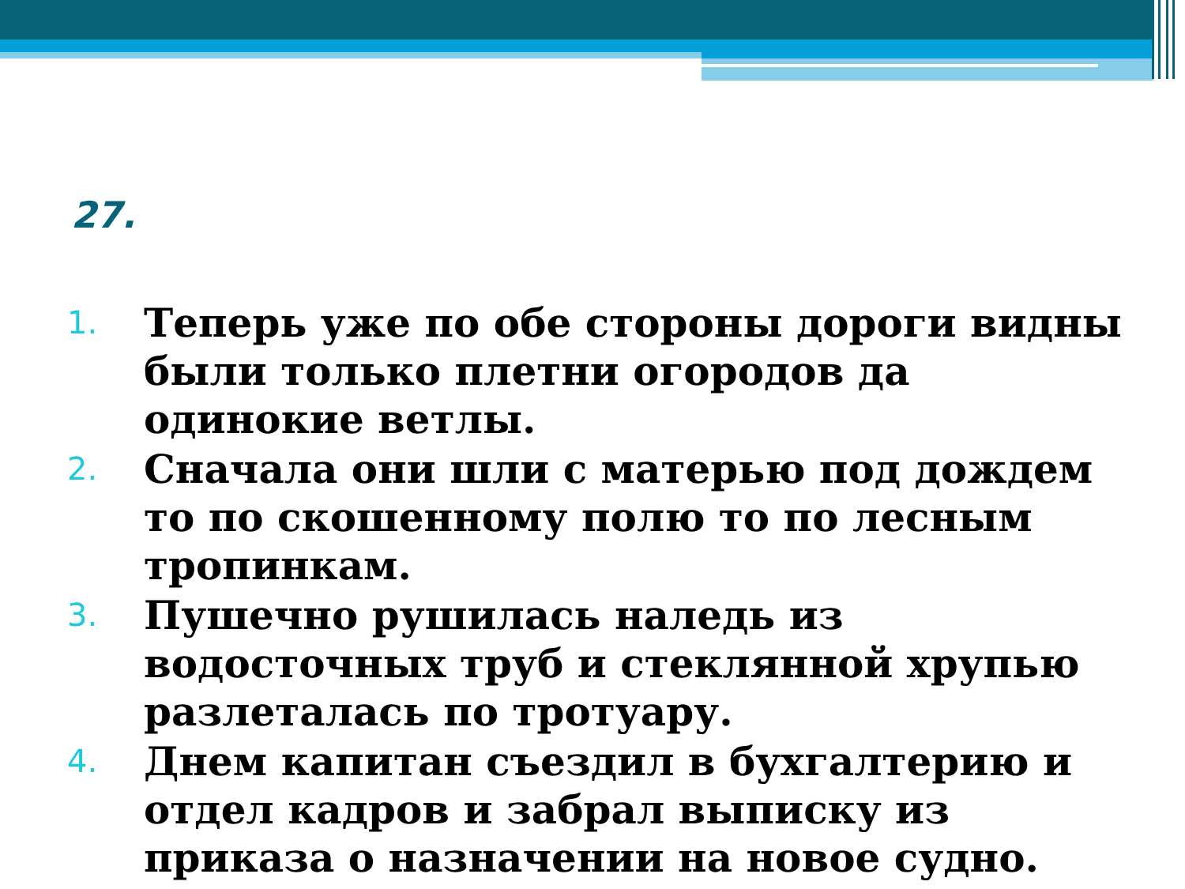27.
1. Теперь уже по обе стороны дороги видны были только плетни огородов да одинокие ветлы.
2. Сначала они шли с матерью под дождем то по скошенному полю то по лесным тропинкам.
3. Пушечно рушилась наледь из водосточных труб и стеклянной хрупью разлеталась по тротуару.
4. Днем капитан съездил в бухгалтерию и отдел кадров и забрал выписку из приказа о назначении на новое судно.